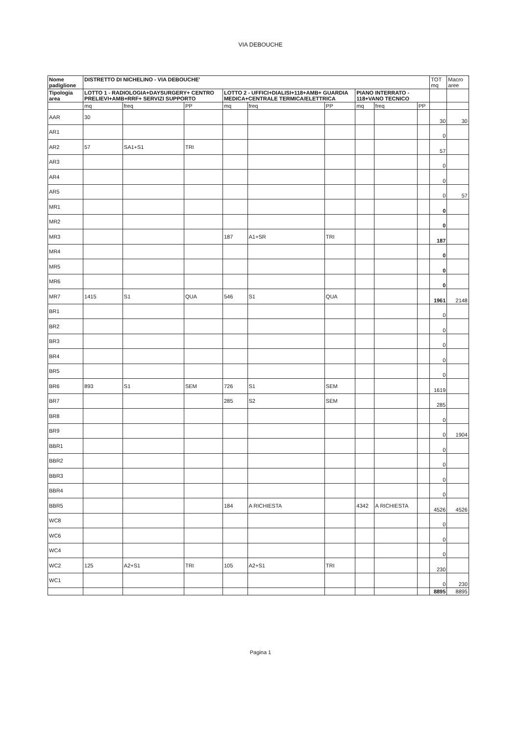VIA DEBOUCHE
| Nome padiglione | DISTRETTO DI NICHELINO - VIA DEBOUCHE' | | | | | | | | | TOT mq | Macro aree |
| --- | --- | --- | --- | --- | --- | --- | --- | --- | --- | --- | --- |
| Tipologia area | LOTTO 1 - RADIOLOGIA+DAYSURGERY+ CENTRO PRELIEVI+AMB+RRF+ SERVIZI SUPPORTO | | | LOTTO 2 - UFFICI+DIALISI+118+AMB+ GUARDIA MEDICA+CENTRALE TERMICA/ELETTRICA | | | PIANO INTERRATO - 118+VANO TECNICO | | | | |
| | mq | freq | PP | mq | freq | PP | mq | freq | PP | | |
| AAR | 30 | | | | | | | | | 30 | 30 |
| AR1 | | | | | | | | | | 0 | |
| AR2 | 57 | SA1+S1 | TRI | | | | | | | 57 | |
| AR3 | | | | | | | | | | 0 | |
| AR4 | | | | | | | | | | 0 | |
| AR5 | | | | | | | | | | 0 | 57 |
| MR1 | | | | | | | | | | 0 | |
| MR2 | | | | | | | | | | 0 | |
| MR3 | | | | 187 | A1+SR | TRI | | | | 187 | |
| MR4 | | | | | | | | | | 0 | |
| MR5 | | | | | | | | | | 0 | |
| MR6 | | | | | | | | | | 0 | |
| MR7 | 1415 | S1 | QUA | 546 | S1 | QUA | | | | 1961 | 2148 |
| BR1 | | | | | | | | | | 0 | |
| BR2 | | | | | | | | | | 0 | |
| BR3 | | | | | | | | | | 0 | |
| BR4 | | | | | | | | | | 0 | |
| BR5 | | | | | | | | | | 0 | |
| BR6 | 893 | S1 | SEM | 726 | S1 | SEM | | | | 1619 | |
| BR7 | | | | 285 | S2 | SEM | | | | 285 | |
| BR8 | | | | | | | | | | 0 | |
| BR9 | | | | | | | | | | 0 | 1904 |
| BBR1 | | | | | | | | | | 0 | |
| BBR2 | | | | | | | | | | 0 | |
| BBR3 | | | | | | | | | | 0 | |
| BBR4 | | | | | | | | | | 0 | |
| BBR5 | | | | 184 | A RICHIESTA | | 4342 | A RICHIESTA | | 4526 | 4526 |
| WC8 | | | | | | | | | | 0 | |
| WC6 | | | | | | | | | | 0 | |
| WC4 | | | | | | | | | | 0 | |
| WC2 | 125 | A2+S1 | TRI | 105 | A2+S1 | TRI | | | | 230 | |
| WC1 | | | | | | | | | | 0 | 230 |
| | | | | | | | | | | 8895 | 8895 |
Pagina 1